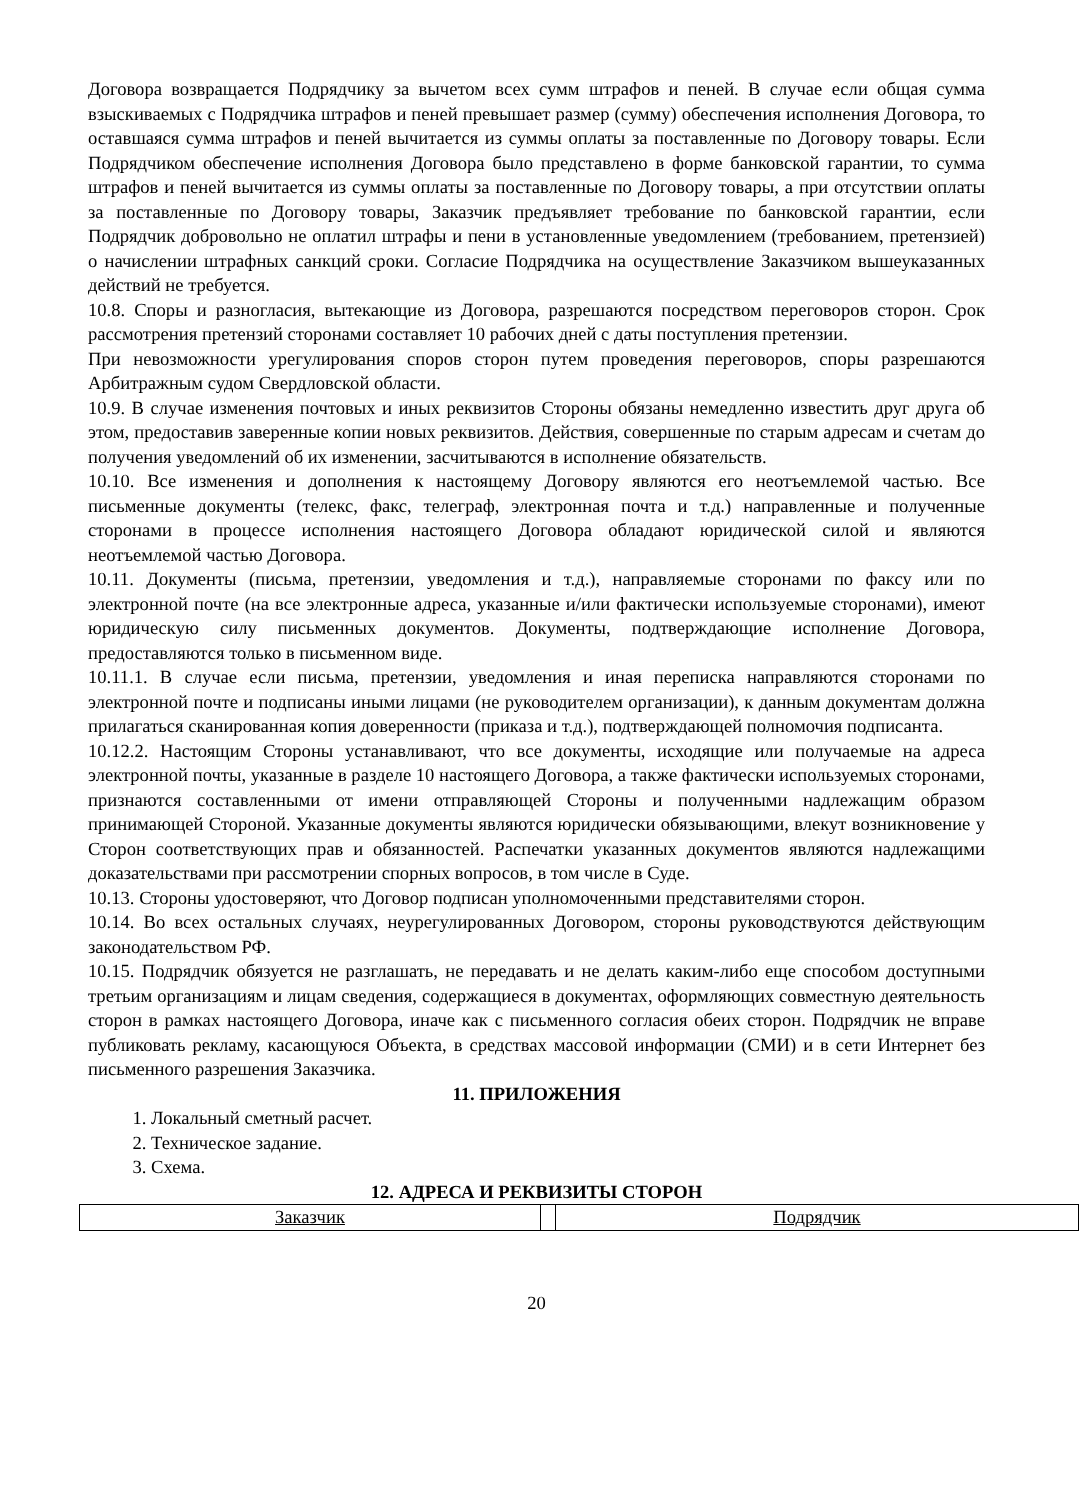Договора возвращается Подрядчику за вычетом всех сумм штрафов и пеней. В случае если общая сумма взыскиваемых с Подрядчика штрафов и пеней превышает размер (сумму) обеспечения исполнения Договора, то оставшаяся сумма штрафов и пеней вычитается из суммы оплаты за поставленные по Договору товары. Если Подрядчиком обеспечение исполнения Договора было представлено в форме банковской гарантии, то сумма штрафов и пеней вычитается из суммы оплаты за поставленные по Договору товары, а при отсутствии оплаты за поставленные по Договору товары, Заказчик предъявляет требование по банковской гарантии, если Подрядчик добровольно не оплатил штрафы и пени в установленные уведомлением (требованием, претензией) о начислении штрафных санкций сроки. Согласие Подрядчика на осуществление Заказчиком вышеуказанных действий не требуется.
10.8. Споры и разногласия, вытекающие из Договора, разрешаются посредством переговоров сторон. Срок рассмотрения претензий сторонами составляет 10 рабочих дней с даты поступления претензии.
При невозможности урегулирования споров сторон путем проведения переговоров, споры разрешаются Арбитражным судом Свердловской области.
10.9. В случае изменения почтовых и иных реквизитов Стороны обязаны немедленно известить друг друга об этом, предоставив заверенные копии новых реквизитов. Действия, совершенные по старым адресам и счетам до получения уведомлений об их изменении, засчитываются в исполнение обязательств.
10.10. Все изменения и дополнения к настоящему Договору являются его неотъемлемой частью. Все письменные документы (телекс, факс, телеграф, электронная почта и т.д.) направленные и полученные сторонами в процессе исполнения настоящего Договора обладают юридической силой и являются неотъемлемой частью Договора.
10.11. Документы (письма, претензии, уведомления и т.д.), направляемые сторонами по факсу или по электронной почте (на все электронные адреса, указанные и/или фактически используемые сторонами), имеют юридическую силу письменных документов. Документы, подтверждающие исполнение Договора, предоставляются только в письменном виде.
10.11.1. В случае если письма, претензии, уведомления и иная переписка направляются сторонами по электронной почте и подписаны иными лицами (не руководителем организации), к данным документам должна прилагаться сканированная копия доверенности (приказа и т.д.), подтверждающей полномочия подписанта.
10.12.2. Настоящим Стороны устанавливают, что все документы, исходящие или получаемые на адреса электронной почты, указанные в разделе 10 настоящего Договора, а также фактически используемых сторонами, признаются составленными от имени отправляющей Стороны и полученными надлежащим образом принимающей Стороной. Указанные документы являются юридически обязывающими, влекут возникновение у Сторон соответствующих прав и обязанностей. Распечатки указанных документов являются надлежащими доказательствами при рассмотрении спорных вопросов, в том числе в Суде.
10.13. Стороны удостоверяют, что Договор подписан уполномоченными представителями сторон.
10.14. Во всех остальных случаях, неурегулированных Договором, стороны руководствуются действующим законодательством РФ.
10.15. Подрядчик обязуется не разглашать, не передавать и не делать каким-либо еще способом доступными третьим организациям и лицам сведения, содержащиеся в документах, оформляющих совместную деятельность сторон в рамках настоящего Договора, иначе как с письменного согласия обеих сторон. Подрядчик не вправе публиковать рекламу, касающуюся Объекта, в средствах массовой информации (СМИ) и в сети Интернет без письменного разрешения Заказчика.
11. ПРИЛОЖЕНИЯ
1. Локальный сметный расчет.
2. Техническое задание.
3. Схема.
12. АДРЕСА И РЕКВИЗИТЫ СТОРОН
| Заказчик | | Подрядчик |
20